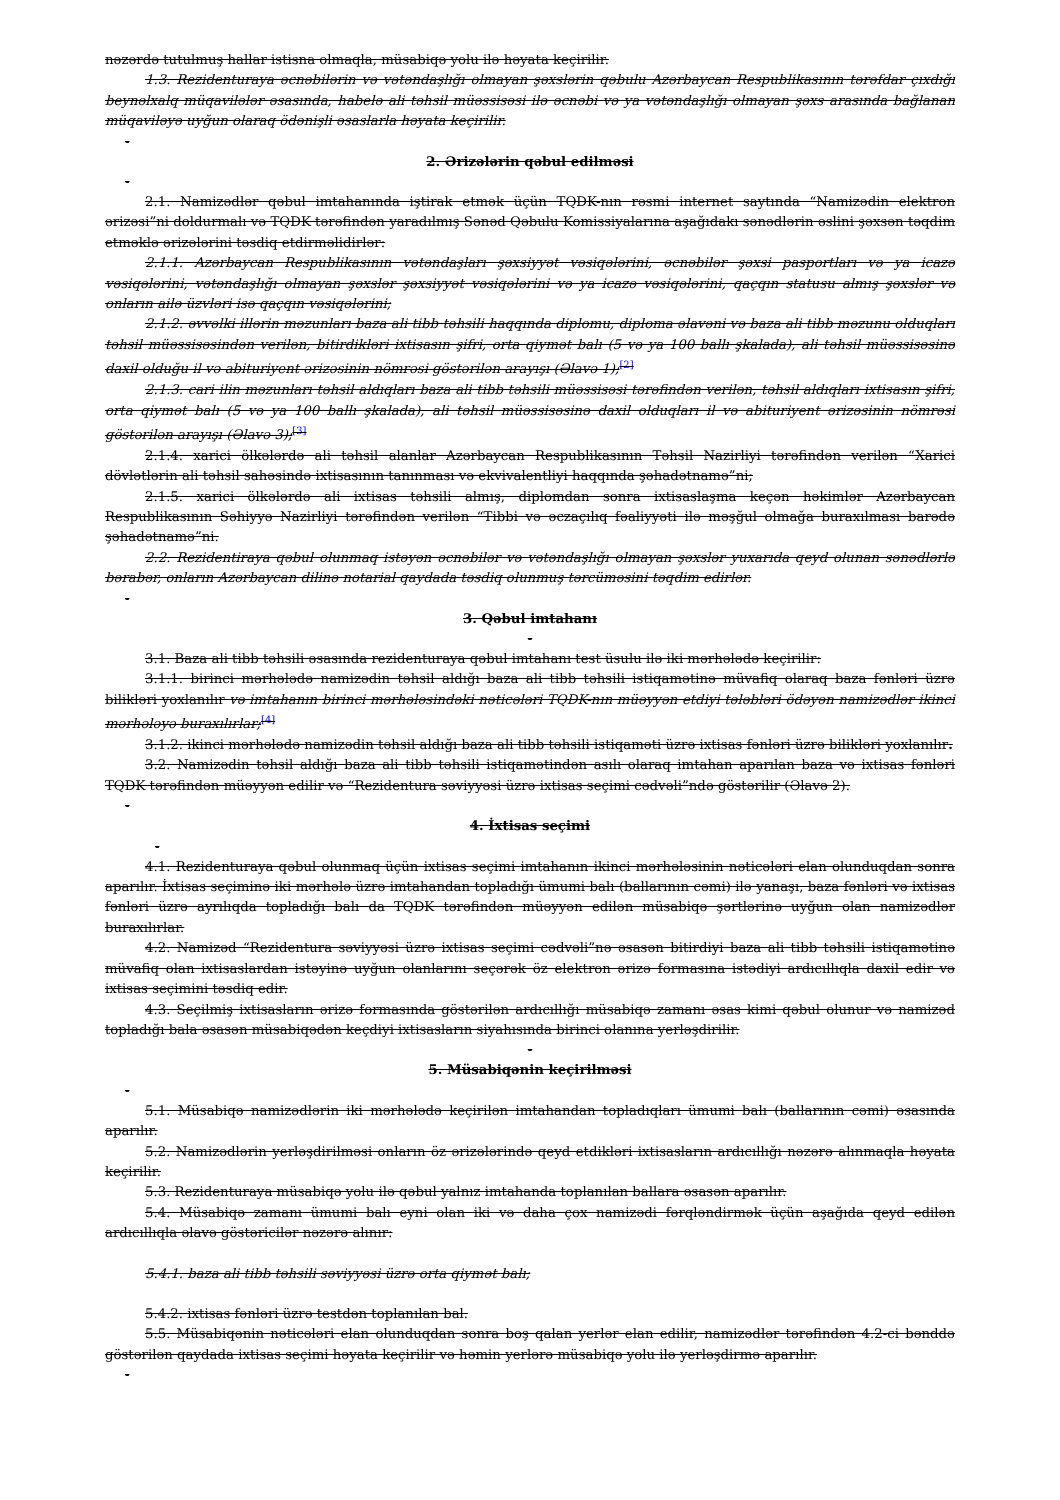nəzərdə tutulmuş hallar istisna olmaqla, müsabiqə yolu ilə həyata keçirilir.
1.3. Rezidenturaya əcnəbilərin və vətəndaşlığı olmayan şəxslərin qəbulu Azərbaycan Respublikasının tərəfdar çıxdığı beynəlxalq müqavilələr əsasında, habelə ali təhsil müəssisəsi ilə əcnəbi və ya vətəndaşlığı olmayan şəxs arasında bağlanan müqaviləyə uyğun olaraq ödənişli əsaslarla həyata keçirilir.
-
2. Ərizələrin qəbul edilməsi
-
2.1. Namizədlər qəbul imtahanında iştirak etmək üçün TQDK-nın rəsmi internet saytında “Namizədin elektron ərizəsi”ni doldurmalı və TQDK tərəfindən yaradılmış Sənəd Qəbulu Komissiyalarına aşağıdakı sənədlərin əslini şəxsən təqdim etməklə ərizələrini təsdiq etdirməlidirlər:
2.1.1. Azərbaycan Respublikasının vətəndaşları şəxsiyyət vəsiqələrini, əcnəbilər şəxsi pasportları və ya icazə vəsiqələrini, vətəndaşlığı olmayan şəxslər şəxsiyyət vəsiqələrini və ya icazə vəsiqələrini, qaçqın statusu almış şəxslər və onların ailə üzvləri isə qaçqın vəsiqələrini;
2.1.2. əvvəlki illərin məzunları baza ali tibb təhsili haqqında diplomu, diploma əlavəni və baza ali tibb məzunu olduqları təhsil müəssisəsindən verilən, bitirdikləri ixtisasın şifri, orta qiymət balı (5 və ya 100 ballı şkalada), ali təhsil müəssisəsinə daxil olduğu il və abituriyent ərizəsinin nömrəsi göstərilən arayışı (Əlavə 1);<sup>[2]</sup>
2.1.3. cari ilin məzunları təhsil aldıqları baza ali tibb təhsili müəssisəsi tərəfindən verilən, təhsil aldıqları ixtisasın şifri, orta qiymət balı (5 və ya 100 ballı şkalada), ali təhsil müəssisəsinə daxil olduqları il və abituriyent ərizəsinin nömrəsi göstərilən arayışı (Əlavə 3);<sup>[3]</sup>
2.1.4. xarici ölkələrdə ali təhsil alanlar Azərbaycan Respublikasının Təhsil Nazirliyi tərəfindən verilən “Xarici dövlətlərin ali təhsil sahəsində ixtisasının tanınması və ekvivalentliyi haqqında şəhadətnamə”ni;
2.1.5. xarici ölkələrdə ali ixtisas təhsili almış, diplomdan sonra ixtisaslaşma keçən həkimlər Azərbaycan Respublikasının Səhiyyə Nazirliyi tərəfindən verilən “Tibbi və əczaçılıq fəaliyyəti ilə məşğul olmağa buraxılması barədə şəhadətnamə”ni.
2.2. Rezidentiraya qəbul olunmaq istəyən əcnəbilər və vətəndaşlığı olmayan şəxslər yuxarıda qeyd olunan sənədlərlə bərabər, onların Azərbaycan dilinə notarial qaydada təsdiq olunmuş tərcüməsini təqdim edirlər.
-
3. Qəbul imtahanı
-
3.1. Baza ali tibb təhsili əsasında rezidenturaya qəbul imtahanı test üsulu ilə iki mərhələdə keçirilir:
3.1.1. birinci mərhələdə namizədin təhsil aldığı baza ali tibb təhsili istiqamətinə müvafiq olaraq baza fənləri üzrə bilikləri yoxlanılır və imtahanın birinci mərhələsindəki nəticələri TQDK-nın müəyyən etdiyi tələbləri ödəyən namizədlər ikinci mərhələyə buraxılırlar;<sup>[4]</sup>
3.1.2. ikinci mərhələdə namizədin təhsil aldığı baza ali tibb təhsili istiqaməti üzrə ixtisas fənləri üzrə bilikləri yoxlanılır.
3.2. Namizədin təhsil aldığı baza ali tibb təhsili istiqamətindən asılı olaraq imtahan aparılan baza və ixtisas fənləri TQDK tərəfindən müəyyən edilir və “Rezidentura səviyyəsi üzrə ixtisas seçimi cədvəli”ndə göstərilir (Əlavə 2).
-
4. İxtisas seçimi
-
4.1. Rezidenturaya qəbul olunmaq üçün ixtisas seçimi imtahanın ikinci mərhələsinin nəticələri elan olunduqdan sonra aparılır. İxtisas seçiminə iki mərhələ üzrə imtahandan topladığı ümumi balı (ballarının cəmi) ilə yanaşı, baza fənləri və ixtisas fənləri üzrə ayrılıqda topladığı balı da TQDK tərəfindən müəyyən edilən müsabiqə şərtlərinə uyğun olan namizədlər buraxılırlar.
4.2. Namizəd “Rezidentura səviyyəsi üzrə ixtisas seçimi cədvəli”nə əsasən bitirdiyi baza ali tibb təhsili istiqamətinə müvafiq olan ixtisaslardan istəyinə uyğun olanlarını seçərək öz elektron ərizə formasına istədiyi ardıcıllıqla daxil edir və ixtisas seçimini təsdiq edir.
4.3. Seçilmiş ixtisasların ərizə formasında göstərilən ardıcıllığı müsabiqə zamanı əsas kimi qəbul olunur və namizəd topladığı bala əsasən müsabiqədən keçdiyi ixtisasların siyahısında birinci olanına yerləşdirilir.
-
5. Müsabiqənin keçirilməsi
-
5.1. Müsabiqə namizədlərin iki mərhələdə keçirilən imtahandan topladıqları ümumi balı (ballarının cəmi) əsasında aparılır.
5.2. Namizədlərin yerləşdirilməsi onların öz ərizələrində qeyd etdikləri ixtisasların ardıcıllığı nəzərə alınmaqla həyata keçirilir.
5.3. Rezidenturaya müsabiqə yolu ilə qəbul yalnız imtahanda toplanılan ballara əsasən aparılır.
5.4. Müsabiqə zamanı ümumi balı eyni olan iki və daha çox namizədi fərqləndirmək üçün aşağıda qeyd edilən ardıcıllıqla əlavə göstəricilər nəzərə alınır:
5.4.1. baza ali tibb təhsili səviyyəsi üzrə orta qiymət balı;
5.4.2. ixtisas fənləri üzrə testdən toplanılan bal.
5.5. Müsabiqənin nəticələri elan olunduqdan sonra boş qalan yerlər elan edilir, namizədlər tərəfindən 4.2-ci bənddə göstərilən qaydada ixtisas seçimi həyata keçirilir və həmin yerlərə müsabiqə yolu ilə yerləşdirmə aparılır.
-